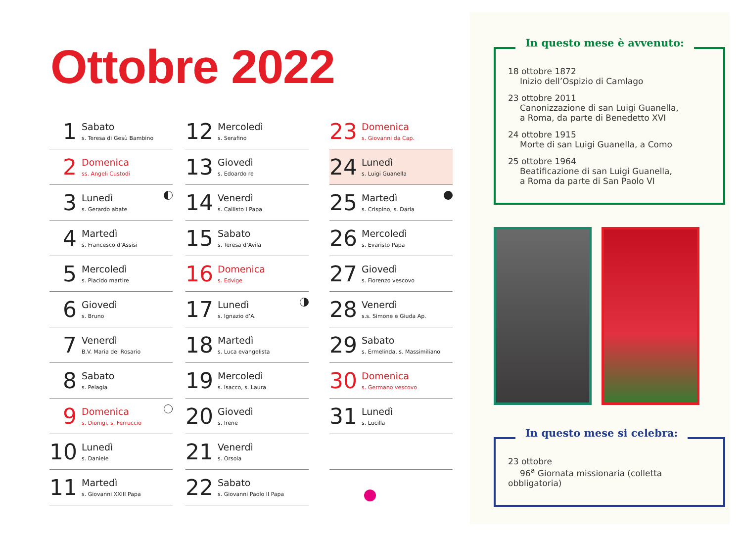Ottobre 2022
1
Sabato
s. Teresa di Gesù Bambino
2
Domenica
ss. Angeli Custodi
3
Lunedì
s. Gerardo abate
4
Martedì
s. Francesco d’Assisi
5
Mercoledì
s. Placido martire
6
Giovedì
s. Bruno
7
Venerdì
B.V. Maria del Rosario
8
Sabato
s. Pelagia
9
Domenica
s. Dionigi, s. Ferruccio
10
Lunedì
s. Daniele
11
Martedì
s. Giovanni XXIII Papa
12
Mercoledì
s. Serafino
13
Giovedì
s. Edoardo re
14
Venerdì
s. Callisto I Papa
15
Sabato
s. Teresa d’Avila
16
Domenica
s. Edvige
17
Lunedì
s. Ignazio d’A.
18
Martedì
s. Luca evangelista
19
Mercoledì
s. Isacco, s. Laura
20
Giovedì
s. Irene
21
Venerdì
s. Orsola
22
Sabato
s. Giovanni Paolo II Papa
23
Domenica
s. Giovanni da Cap.
24
Lunedì
s. Luigi Guanella
25
Martedì
s. Crispino, s. Daria
26
Mercoledì
s. Evaristo Papa
27
Giovedì
s. Fiorenzo vescovo
28
Venerdì
s.s. Simone e Giuda Ap.
29
Sabato
s. Ermelinda, s. Massimiliano
30
Domenica
s. Germano vescovo
31
Lunedì
s. Lucilla
In questo mese è avvenuto:
18 ottobre 1872
Inizio dell’Ospizio di Camlago
23 ottobre 2011
Canonizzazione di san Luigi Guanella,
a Roma, da parte di Benedetto XVI
24 ottobre 1915
Morte di san Luigi Guanella, a Como
25 ottobre 1964
Beatificazione di san Luigi Guanella,
a Roma da parte di San Paolo VI
In questo mese si celebra:
23 ottobre
96<sup>a</sup> Giornata missionaria (colletta obbligatoria)